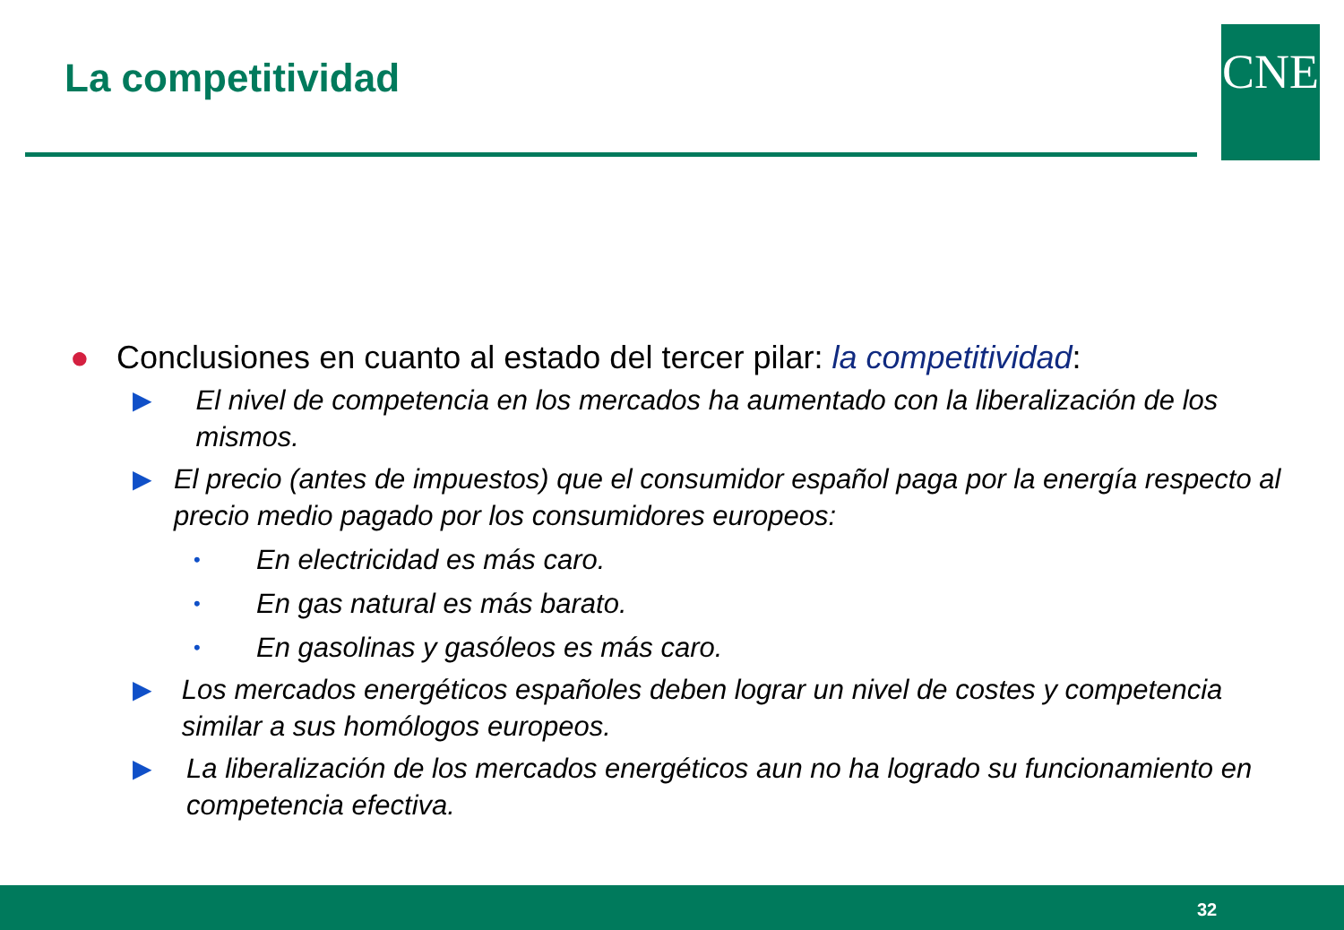La competitividad CNE
● Conclusiones en cuanto al estado del tercer pilar: la competitividad:
▶ El nivel de competencia en los mercados ha aumentado con la liberalización de los mismos.
▶ El precio (antes de impuestos) que el consumidor español paga por la energía respecto al precio medio pagado por los consumidores europeos:
• En electricidad es más caro.
• En gas natural es más barato.
• En gasolinas y gasóleos es más caro.
▶ Los mercados energéticos españoles deben lograr un nivel de costes y competencia similar a sus homólogos europeos.
▶ La liberalización de los mercados energéticos aun no ha logrado su funcionamiento en competencia efectiva.
32